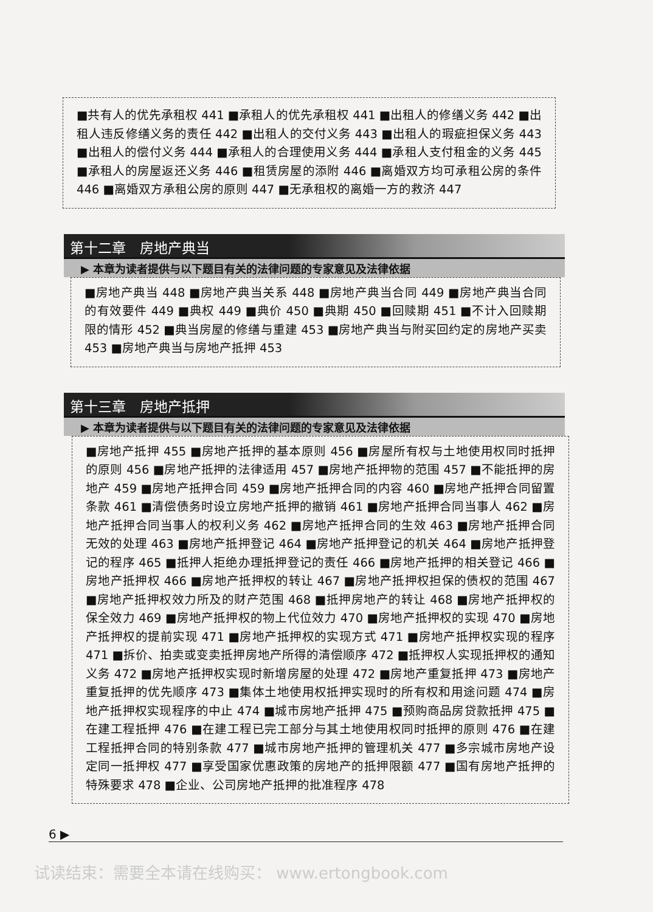■共有人的优先承租权 441 ■承租人的优先承租权 441 ■出租人的修缮义务 442 ■出租人违反修缮义务的责任 442 ■出租人的交付义务 443 ■出租人的瑕疵担保义务 443 ■出租人的偿付义务 444 ■承租人的合理使用义务 444 ■承租人支付租金的义务 445 ■承租人的房屋返还义务 446 ■租赁房屋的添附 446 ■离婚双方均可承租公房的条件 446 ■离婚双方承租公房的原则 447 ■无承租权的离婚一方的救济 447
第十二章　房地产典当
▶ 本章为读者提供与以下题目有关的法律问题的专家意见及法律依据
■房地产典当 448 ■房地产典当关系 448 ■房地产典当合同 449 ■房地产典当合同的有效要件 449 ■典权 449 ■典价 450 ■典期 450 ■回赎期 451 ■不计入回赎期限的情形 452 ■典当房屋的修缮与重建 453 ■房地产典当与附买回约定的房地产买卖 453 ■房地产典当与房地产抵押 453
第十三章　房地产抵押
▶ 本章为读者提供与以下题目有关的法律问题的专家意见及法律依据
■房地产抵押 455 ■房地产抵押的基本原则 456 ■房屋所有权与土地使用权同时抵押的原则 456 ■房地产抵押的法律适用 457 ■房地产抵押物的范围 457 ■不能抵押的房地产 459 ■房地产抵押合同 459 ■房地产抵押合同的内容 460 ■房地产抵押合同留置条款 461 ■清偿债务时设立房地产抵押的撤销 461 ■房地产抵押合同当事人 462 ■房地产抵押合同当事人的权利义务 462 ■房地产抵押合同的生效 463 ■房地产抵押合同无效的处理 463 ■房地产抵押登记 464 ■房地产抵押登记的机关 464 ■房地产抵押登记的程序 465 ■抵押人拒绝办理抵押登记的责任 466 ■房地产抵押的相关登记 466 ■房地产抵押权 466 ■房地产抵押权的转让 467 ■房地产抵押权担保的债权的范围 467 ■房地产抵押权效力所及的财产范围 468 ■抵押房地产的转让 468 ■房地产抵押权的保全效力 469 ■房地产抵押权的物上代位效力 470 ■房地产抵押权的实现 470 ■房地产抵押权的提前实现 471 ■房地产抵押权的实现方式 471 ■房地产抵押权实现的程序 471 ■拆价、拍卖或变卖抵押房地产所得的清偿顺序 472 ■抵押权人实现抵押权的通知义务 472 ■房地产抵押权实现时新增房屋的处理 472 ■房地产重复抵押 473 ■房地产重复抵押的优先顺序 473 ■集体土地使用权抵押实现时的所有权和用途问题 474 ■房地产抵押权实现程序的中止 474 ■城市房地产抵押 475 ■预购商品房贷款抵押 475 ■在建工程抵押 476 ■在建工程已完工部分与其土地使用权同时抵押的原则 476 ■在建工程抵押合同的特别条款 477 ■城市房地产抵押的管理机关 477 ■多宗城市房地产设定同一抵押权 477 ■享受国家优惠政策的房地产的抵押限额 477 ■国有房地产抵押的特殊要求 478 ■企业、公司房地产抵押的批准程序 478
6 ▶
试读结束：需要全本请在线购买： www.ertongbook.com